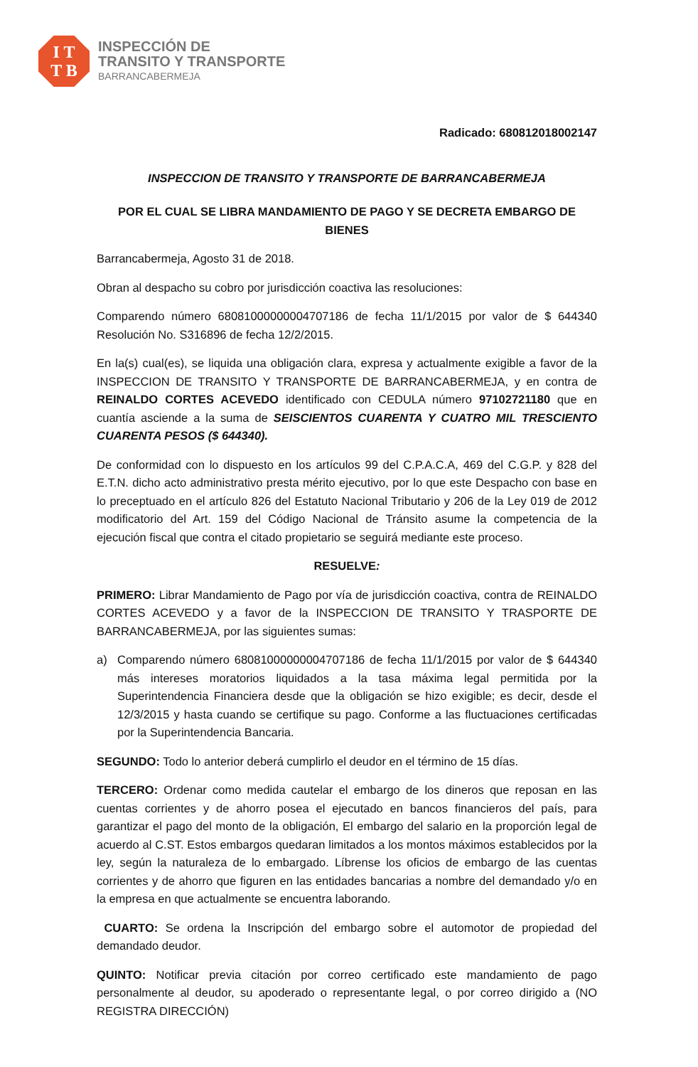I T
T B
INSPECCIÓN DE
TRANSITO Y TRANSPORTE
BARRANCABERMEJA
Radicado: 680812018002147
INSPECCION DE TRANSITO Y TRANSPORTE DE BARRANCABERMEJA
POR EL CUAL SE LIBRA MANDAMIENTO DE PAGO Y SE DECRETA EMBARGO DE BIENES
Barrancabermeja, Agosto 31 de 2018.
Obran al despacho su cobro por jurisdicción coactiva las resoluciones:
Comparendo número 68081000000004707186 de fecha 11/1/2015 por valor de $ 644340 Resolución No. S316896 de fecha 12/2/2015.
En la(s) cual(es), se liquida una obligación clara, expresa y actualmente exigible a favor de la INSPECCION DE TRANSITO Y TRANSPORTE DE BARRANCABERMEJA, y en contra de REINALDO CORTES ACEVEDO identificado con CEDULA número 97102721180 que en cuantía asciende a la suma de SEISCIENTOS CUARENTA Y CUATRO MIL TRESCIENTO CUARENTA PESOS ($ 644340).
De conformidad con lo dispuesto en los artículos 99 del C.P.A.C.A, 469 del C.G.P. y 828 del E.T.N. dicho acto administrativo presta mérito ejecutivo, por lo que este Despacho con base en lo preceptuado en el artículo 826 del Estatuto Nacional Tributario y 206 de la Ley 019 de 2012 modificatorio del Art. 159 del Código Nacional de Tránsito asume la competencia de la ejecución fiscal que contra el citado propietario se seguirá mediante este proceso.
RESUELVE:
PRIMERO: Librar Mandamiento de Pago por vía de jurisdicción coactiva, contra de REINALDO CORTES ACEVEDO y a favor de la INSPECCION DE TRANSITO Y TRASPORTE DE BARRANCABERMEJA, por las siguientes sumas:
a) Comparendo número 68081000000004707186 de fecha 11/1/2015 por valor de $ 644340 más intereses moratorios liquidados a la tasa máxima legal permitida por la Superintendencia Financiera desde que la obligación se hizo exigible; es decir, desde el 12/3/2015 y hasta cuando se certifique su pago. Conforme a las fluctuaciones certificadas por la Superintendencia Bancaria.
SEGUNDO: Todo lo anterior deberá cumplirlo el deudor en el término de 15 días.
TERCERO: Ordenar como medida cautelar el embargo de los dineros que reposan en las cuentas corrientes y de ahorro posea el ejecutado en bancos financieros del país, para garantizar el pago del monto de la obligación, El embargo del salario en la proporción legal de acuerdo al C.ST. Estos embargos quedaran limitados a los montos máximos establecidos por la ley, según la naturaleza de lo embargado. Líbrense los oficios de embargo de las cuentas corrientes y de ahorro que figuren en las entidades bancarias a nombre del demandado y/o en la empresa en que actualmente se encuentra laborando.
CUARTO: Se ordena la Inscripción del embargo sobre el automotor de propiedad del demandado deudor.
QUINTO: Notificar previa citación por correo certificado este mandamiento de pago personalmente al deudor, su apoderado o representante legal, o por correo dirigido a (NO REGISTRA DIRECCIÓN)